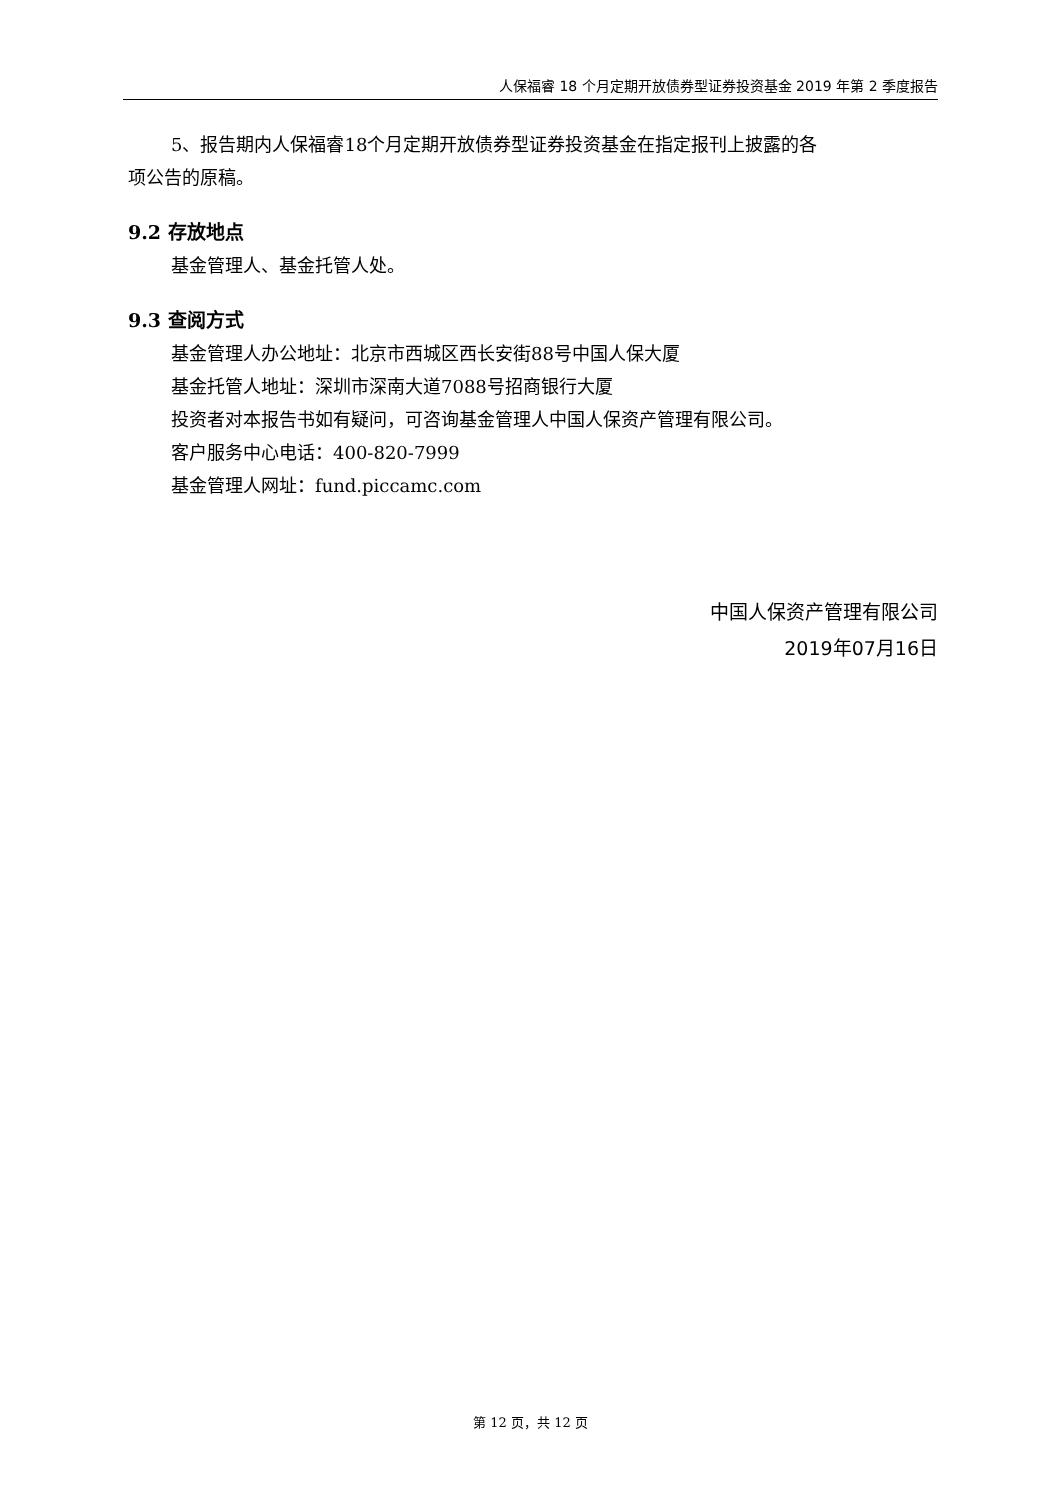人保福睿 18 个月定期开放债券型证券投资基金 2019 年第 2 季度报告
5、报告期内人保福睿18个月定期开放债券型证券投资基金在指定报刊上披露的各
项公告的原稿。
9.2 存放地点
基金管理人、基金托管人处。
9.3 查阅方式
基金管理人办公地址：北京市西城区西长安街88号中国人保大厦
基金托管人地址：深圳市深南大道7088号招商银行大厦
投资者对本报告书如有疑问，可咨询基金管理人中国人保资产管理有限公司。
客户服务中心电话：400-820-7999
基金管理人网址：fund.piccamc.com
中国人保资产管理有限公司
2019年07月16日
第 12 页，共 12 页